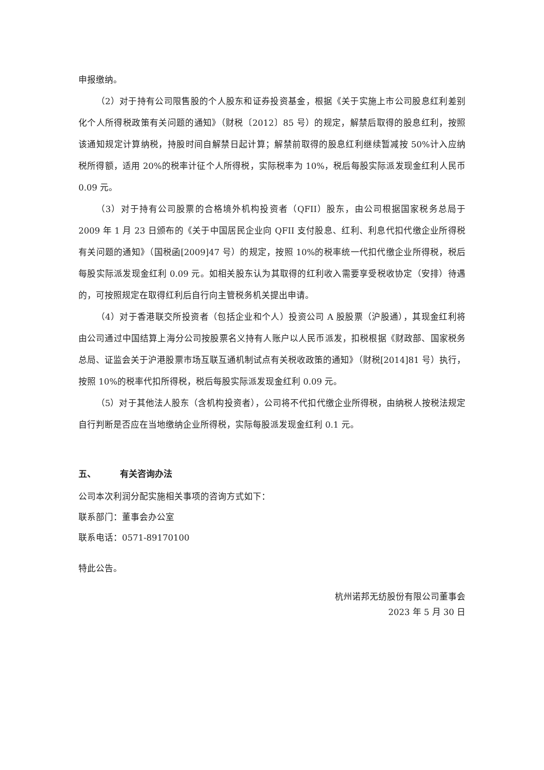申报缴纳。
（2）对于持有公司限售股的个人股东和证券投资基金，根据《关于实施上市公司股息红利差别化个人所得税政策有关问题的通知》（财税〔2012〕85 号）的规定，解禁后取得的股息红利，按照该通知规定计算纳税，持股时间自解禁日起计算；解禁前取得的股息红利继续暂减按 50%计入应纳税所得额，适用 20%的税率计征个人所得税，实际税率为 10%，税后每股实际派发现金红利人民币 0.09 元。
（3）对于持有公司股票的合格境外机构投资者（QFII）股东，由公司根据国家税务总局于 2009 年 1 月 23 日颁布的《关于中国居民企业向 QFII 支付股息、红利、利息代扣代缴企业所得税有关问题的通知》（国税函[2009]47 号）的规定，按照 10%的税率统一代扣代缴企业所得税，税后每股实际派发现金红利 0.09 元。如相关股东认为其取得的红利收入需要享受税收协定（安排）待遇的，可按照规定在取得红利后自行向主管税务机关提出申请。
（4）对于香港联交所投资者（包括企业和个人）投资公司 A 股股票（沪股通），其现金红利将由公司通过中国结算上海分公司按股票名义持有人账户以人民币派发，扣税根据《财政部、国家税务总局、证监会关于沪港股票市场互联互通机制试点有关税收政策的通知》（财税[2014]81 号）执行，按照 10%的税率代扣所得税，税后每股实际派发现金红利 0.09 元。
（5）对于其他法人股东（含机构投资者），公司将不代扣代缴企业所得税，由纳税人按税法规定自行判断是否应在当地缴纳企业所得税，实际每股派发现金红利 0.1 元。
五、 有关咨询办法
公司本次利润分配实施相关事项的咨询方式如下：
联系部门：董事会办公室
联系电话：0571-89170100
特此公告。
杭州诺邦无纺股份有限公司董事会
2023 年 5 月 30 日